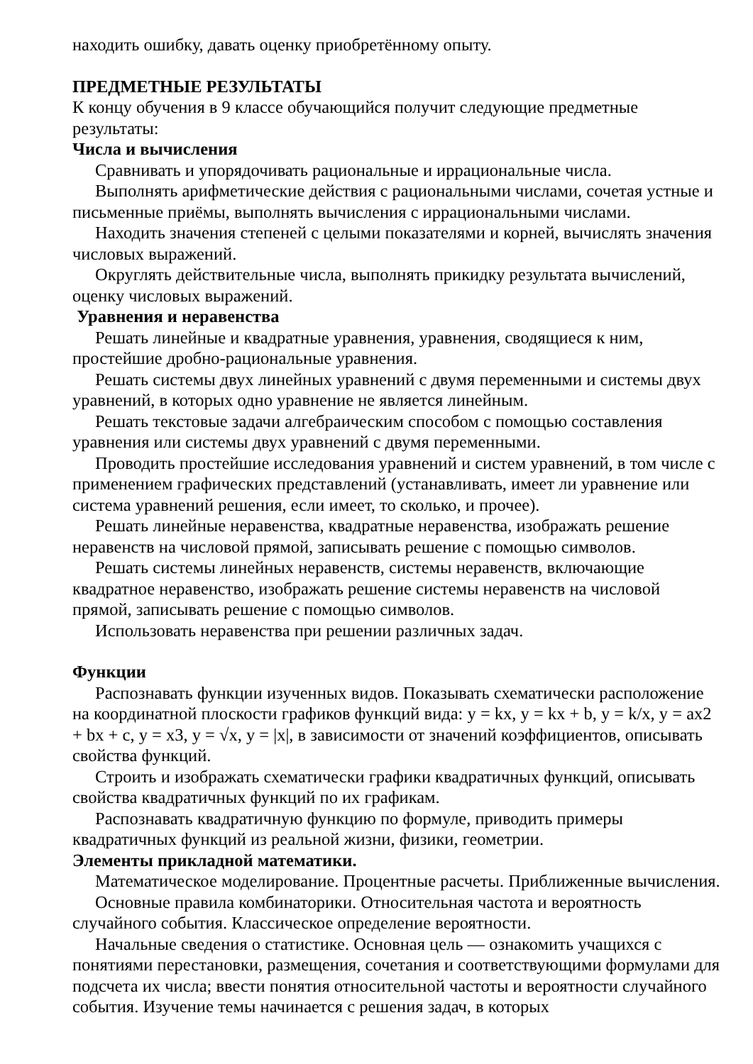находить ошибку, давать оценку приобретённому опыту.
ПРЕДМЕТНЫЕ РЕЗУЛЬТАТЫ
К концу обучения в 9 классе обучающийся получит следующие предметные результаты:
Числа и вычисления
Сравнивать и упорядочивать рациональные и иррациональные числа.
Выполнять арифметические действия с рациональными числами, сочетая устные и письменные приёмы, выполнять вычисления с иррациональными числами.
Находить значения степеней с целыми показателями и корней, вычислять значения числовых выражений.
Округлять действительные числа, выполнять прикидку результата вычислений, оценку числовых выражений.
Уравнения и неравенства
Решать линейные и квадратные уравнения, уравнения, сводящиеся к ним, простейшие дробно-рациональные уравнения.
Решать системы двух линейных уравнений с двумя переменными и системы двух уравнений, в которых одно уравнение не является линейным.
Решать текстовые задачи алгебраическим способом с помощью составления уравнения или системы двух уравнений с двумя переменными.
Проводить простейшие исследования уравнений и систем уравнений, в том числе с применением графических представлений (устанавливать, имеет ли уравнение или система уравнений решения, если имеет, то сколько, и прочее).
Решать линейные неравенства, квадратные неравенства, изображать решение неравенств на числовой прямой, записывать решение с помощью символов.
Решать системы линейных неравенств, системы неравенств, включающие квадратное неравенство, изображать решение системы неравенств на числовой прямой, записывать решение с помощью символов.
Использовать неравенства при решении различных задач.
Функции
Распознавать функции изученных видов. Показывать схематически расположение на координатной плоскости графиков функций вида: y = kx, y = kx + b, y = k/x, y = ax2 + bx + c, y = x3, y = √x, y = |x|, в зависимости от значений коэффициентов, описывать свойства функций.
Строить и изображать схематически графики квадратичных функций, описывать свойства квадратичных функций по их графикам.
Распознавать квадратичную функцию по формуле, приводить примеры квадратичных функций из реальной жизни, физики, геометрии.
Элементы прикладной математики.
Математическое моделирование. Процентные расчеты. Приближенные вычисления.
Основные правила комбинаторики. Относительная частота и вероятность случайного события. Классическое определение вероятности.
Начальные сведения о статистике. Основная цель — ознакомить учащихся с понятиями перестановки, размещения, сочетания и соответствующими формулами для подсчета их числа; ввести понятия относительной частоты и вероятности случайного события. Изучение темы начинается с решения задач, в которых